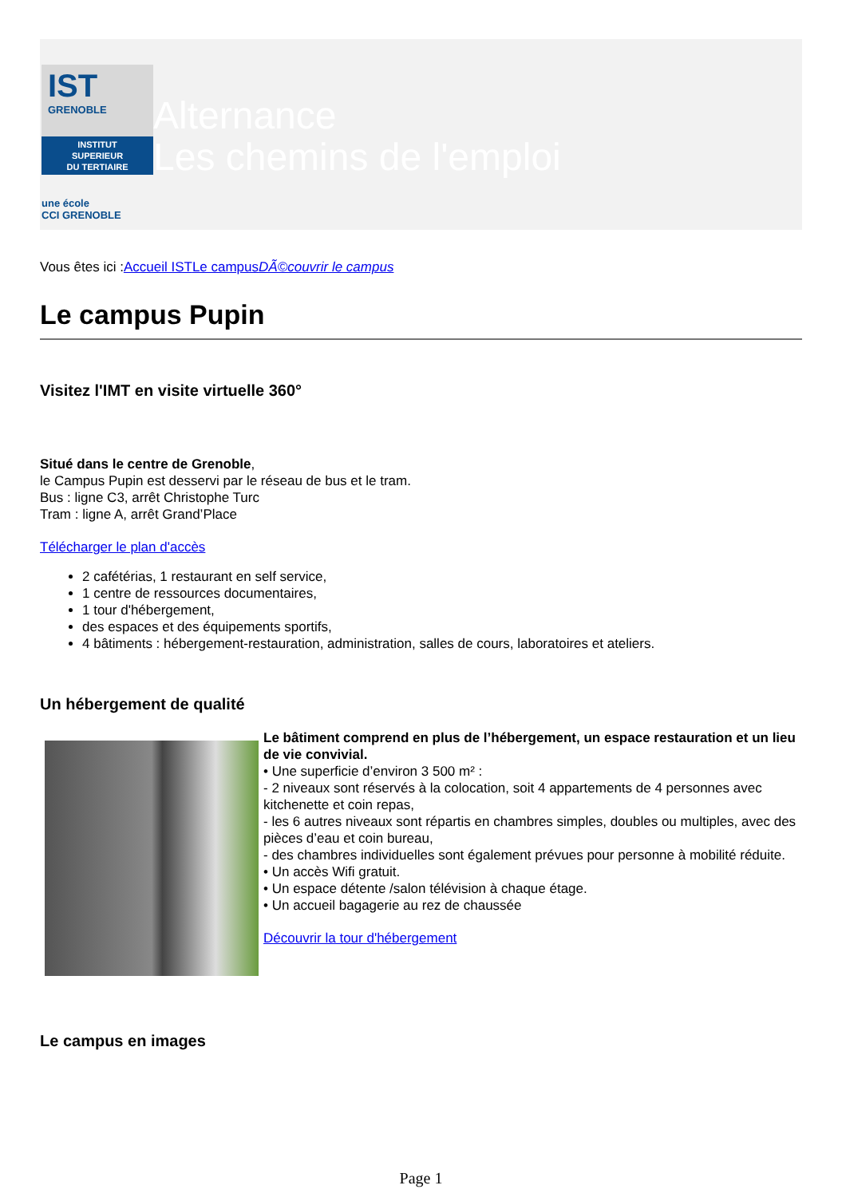IST
GRENOBLE
INSTITUT
SUPERIEUR
DU TERTIAIRE
une école
CCI GRENOBLE
Alternance
Les chemins de l'emploi
Vous êtes ici :Accueil IST Le campus DÃ©couvrir le campus
Le campus Pupin
Visitez l'IMT en visite virtuelle 360°
Situé dans le centre de Grenoble,
le Campus Pupin est desservi par le réseau de bus et le tram.
Bus : ligne C3, arrêt Christophe Turc
Tram : ligne A, arrêt Grand’Place
Télécharger le plan d'accès
2 cafétérias, 1 restaurant en self service,
1 centre de ressources documentaires,
1 tour d'hébergement,
des espaces et des équipements sportifs,
4 bâtiments : hébergement-restauration, administration, salles de cours, laboratoires et ateliers.
Un hébergement de qualité
Le bâtiment comprend en plus de l’hébergement, un espace restauration et un lieu de vie convivial.
• Une superficie d’environ 3 500 m² :
- 2 niveaux sont réservés à la colocation, soit 4 appartements de 4 personnes avec kitchenette et coin repas,
- les 6 autres niveaux sont répartis en chambres simples, doubles ou multiples, avec des pièces d’eau et coin bureau,
- des chambres individuelles sont également prévues pour personne à mobilité réduite.
• Un accès Wifi gratuit.
• Un espace détente /salon télévision à chaque étage.
• Un accueil bagagerie au rez de chaussée
Découvrir la tour d'hébergement
Le campus en images
Page 1